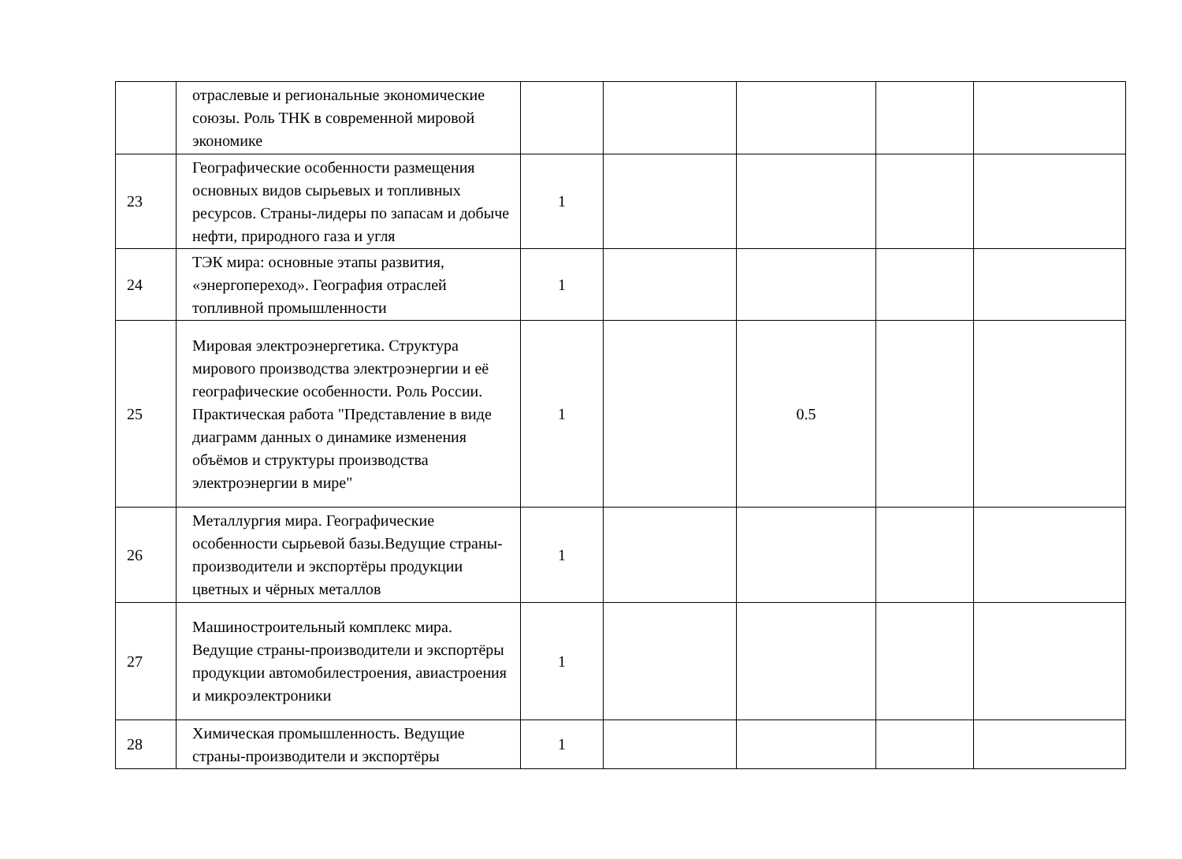| | отраслевые и региональные экономические союзы. Роль ТНК в современной мировой экономике | | | | | |
| 23 | Географические особенности размещения основных видов сырьевых и топливных ресурсов. Страны-лидеры по запасам и добыче нефти, природного газа и угля | 1 | | | | |
| 24 | ТЭК мира: основные этапы развития, «энергопереход». География отраслей топливной промышленности | 1 | | | | |
| 25 | Мировая электроэнергетика. Структура мирового производства электроэнергии и её географические особенности. Роль России. Практическая работа "Представление в виде диаграмм данных о динамике изменения объёмов и структуры производства электроэнергии в мире" | 1 | | 0.5 | | |
| 26 | Металлургия мира. Географические особенности сырьевой базы.Ведущие страны-производители и экспортёры продукции цветных и чёрных металлов | 1 | | | | |
| 27 | Машиностроительный комплекс мира. Ведущие страны-производители и экспортёры продукции автомобилестроения, авиастроения и микроэлектроники | 1 | | | | |
| 28 | Химическая промышленность. Ведущие страны-производители и экспортёры | 1 | | | | |